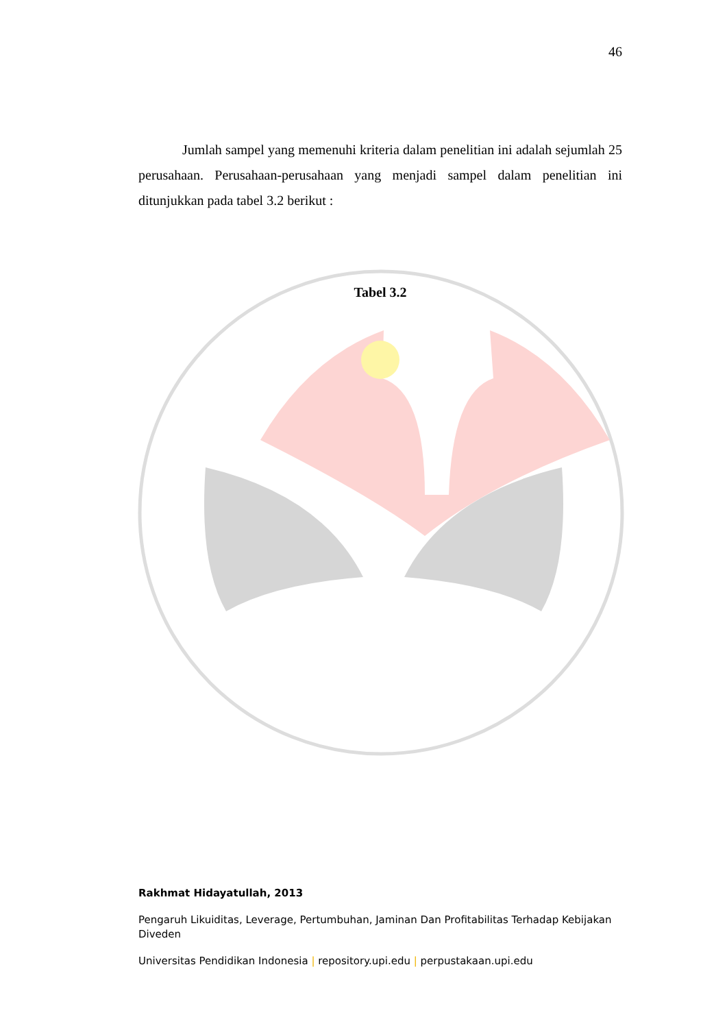46
Jumlah sampel yang memenuhi kriteria dalam penelitian ini adalah sejumlah 25 perusahaan. Perusahaan-perusahaan yang menjadi sampel dalam penelitian ini ditunjukkan pada tabel 3.2 berikut :
Tabel 3.2
Rakhmat Hidayatullah, 2013
Pengaruh Likuiditas, Leverage, Pertumbuhan, Jaminan Dan Profitabilitas Terhadap Kebijakan Diveden
Universitas Pendidikan Indonesia | repository.upi.edu | perpustakaan.upi.edu